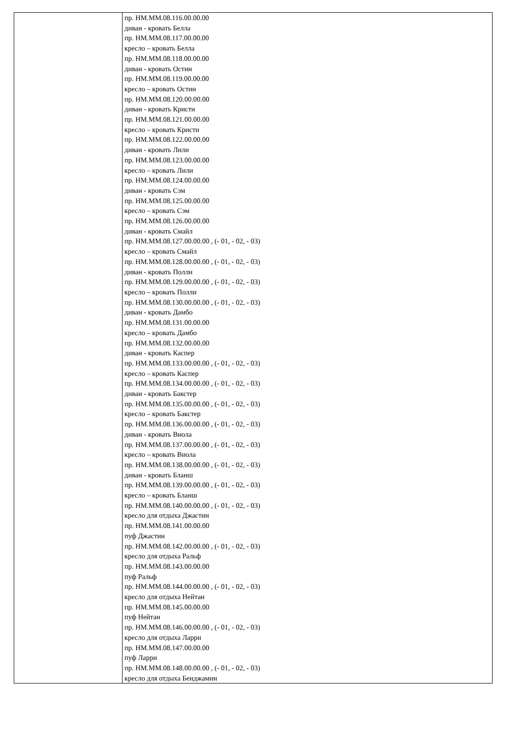| | пр. НМ.ММ.08.116.00.00.00 диван - кровать Белла пр. НМ.ММ.08.117.00.00.00 кресло – кровать Белла пр. НМ.ММ.08.118.00.00.00 диван - кровать Остин пр. НМ.ММ.08.119.00.00.00 кресло – кровать Остин пр. НМ.ММ.08.120.00.00.00 диван - кровать Кристи пр. НМ.ММ.08.121.00.00.00 кресло – кровать Кристи пр. НМ.ММ.08.122.00.00.00 диван - кровать Лили пр. НМ.ММ.08.123.00.00.00 кресло – кровать Лили пр. НМ.ММ.08.124.00.00.00 диван - кровать Сэм пр. НМ.ММ.08.125.00.00.00 кресло – кровать Сэм пр. НМ.ММ.08.126.00.00.00 диван - кровать Смайл пр. НМ.ММ.08.127.00.00.00 , (- 01, - 02, - 03) кресло – кровать Смайл пр. НМ.ММ.08.128.00.00.00 , (- 01, - 02, - 03) диван - кровать Полли пр. НМ.ММ.08.129.00.00.00 , (- 01, - 02, - 03) кресло – кровать Полли пр. НМ.ММ.08.130.00.00.00 , (- 01, - 02, - 03) диван - кровать Дамбо пр. НМ.ММ.08.131.00.00.00 кресло – кровать Дамбо пр. НМ.ММ.08.132.00.00.00 диван - кровать Каспер пр. НМ.ММ.08.133.00.00.00 , (- 01, - 02, - 03) кресло – кровать Каспер пр. НМ.ММ.08.134.00.00.00 , (- 01, - 02, - 03) диван - кровать Бакстер пр. НМ.ММ.08.135.00.00.00 , (- 01, - 02, - 03) кресло – кровать Бакстер пр. НМ.ММ.08.136.00.00.00 , (- 01, - 02, - 03) диван - кровать Виола пр. НМ.ММ.08.137.00.00.00 , (- 01, - 02, - 03) кресло – кровать Виола пр. НМ.ММ.08.138.00.00.00 , (- 01, - 02, - 03) диван - кровать Бланш пр. НМ.ММ.08.139.00.00.00 , (- 01, - 02, - 03) кресло – кровать Бланш пр. НМ.ММ.08.140.00.00.00 , (- 01, - 02, - 03) кресло для отдыха Джастин пр. НМ.ММ.08.141.00.00.00 пуф Джастин пр. НМ.ММ.08.142.00.00.00 , (- 01, - 02, - 03) кресло для отдыха Ральф пр. НМ.ММ.08.143.00.00.00 пуф Ральф пр. НМ.ММ.08.144.00.00.00 , (- 01, - 02, - 03) кресло для отдыха Нейтан пр. НМ.ММ.08.145.00.00.00 пуф Нейтан пр. НМ.ММ.08.146.00.00.00 , (- 01, - 02, - 03) кресло для отдыха Ларри пр. НМ.ММ.08.147.00.00.00 пуф Ларри пр. НМ.ММ.08.148.00.00.00 , (- 01, - 02, - 03) кресло для отдыха Бенджамин |